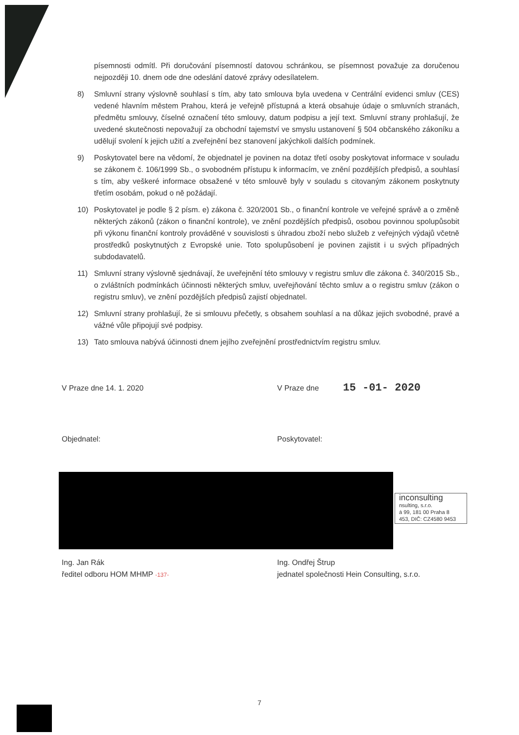písemnosti odmítl. Při doručování písemností datovou schránkou, se písemnost považuje za doručenou nejpozději 10. dnem ode dne odeslání datové zprávy odesílatelem.
8) Smluvní strany výslovně souhlasí s tím, aby tato smlouva byla uvedena v Centrální evidenci smluv (CES) vedené hlavním městem Prahou, která je veřejně přístupná a která obsahuje údaje o smluvních stranách, předmětu smlouvy, číselné označení této smlouvy, datum podpisu a její text. Smluvní strany prohlašují, že uvedené skutečnosti nepovažují za obchodní tajemství ve smyslu ustanovení § 504 občanského zákoníku a udělují svolení k jejich užití a zveřejnění bez stanovení jakýchkoli dalších podmínek.
9) Poskytovatel bere na vědomí, že objednatel je povinen na dotaz třetí osoby poskytovat informace v souladu se zákonem č. 106/1999 Sb., o svobodném přístupu k informacím, ve znění pozdějších předpisů, a souhlasí s tím, aby veškeré informace obsažené v této smlouvě byly v souladu s citovaným zákonem poskytnuty třetím osobám, pokud o ně požádají.
10) Poskytovatel je podle § 2 písm. e) zákona č. 320/2001 Sb., o finanční kontrole ve veřejné správě a o změně některých zákonů (zákon o finanční kontrole), ve znění pozdějších předpisů, osobou povinnou spolupůsobit při výkonu finanční kontroly prováděné v souvislosti s úhradou zboží nebo služeb z veřejných výdajů včetně prostředků poskytnutých z Evropské unie. Toto spolupůsobení je povinen zajistit i u svých případných subdodavatelů.
11) Smluvní strany výslovně sjednávají, že uveřejnění této smlouvy v registru smluv dle zákona č. 340/2015 Sb., o zvláštních podmínkách účinnosti některých smluv, uveřejňování těchto smluv a o registru smluv (zákon o registru smluv), ve znění pozdějších předpisů zajistí objednatel.
12) Smluvní strany prohlašují, že si smlouvu přečetly, s obsahem souhlasí a na důkaz jejich svobodné, pravé a vážné vůle připojují své podpisy.
13) Tato smlouva nabývá účinnosti dnem jejího zveřejnění prostřednictvím registru smluv.
V Praze dne 14. 1. 2020 V Praze dne 15 -01- 2020
Objednatel: Poskytovatel:
inconsulting
nsulting, s.r.o.
á 99, 181 00 Praha 8
453, DIČ: CZ4580 9453
Ing. Jan Rák
ředitel odboru HOM MHMP -137-
Ing. Ondřej Štrup
jednatel společnosti Hein Consulting, s.r.o.
7